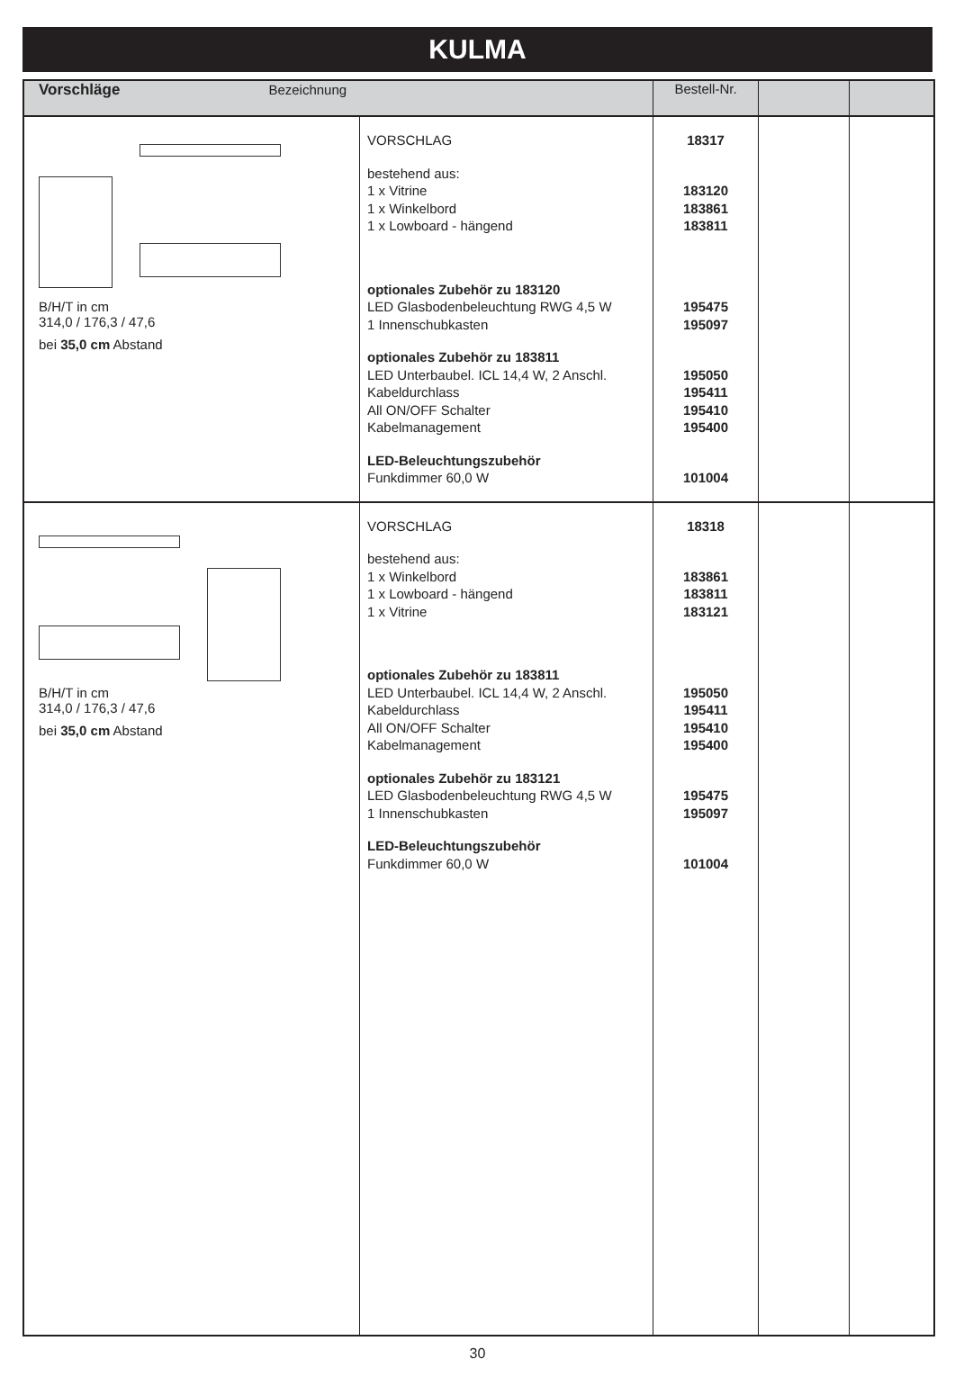KULMA
| Vorschläge Bezeichnung | | Bestell-Nr. | | |
| --- | --- | --- | --- | --- |
| B/H/T in cm 314,0 / 176,3 / 47,6 bei 35,0 cm Abstand | VORSCHLAG bestehend aus: 1 x Vitrine 1 x Winkelbord 1 x Lowboard - hängend optionales Zubehör zu 183120 LED Glasbodenbeleuchtung RWG 4,5 W 1 Innenschubkasten optionales Zubehör zu 183811 LED Unterbaubel. ICL 14,4 W, 2 Anschl. Kabeldurchlass All ON/OFF Schalter Kabelmanagement LED-Beleuchtungszubehör Funkdimmer 60,0 W | 18317 183120 183861 183811 195475 195097 195050 195411 195410 195400 101004 | | |
| B/H/T in cm 314,0 / 176,3 / 47,6 bei 35,0 cm Abstand | VORSCHLAG bestehend aus: 1 x Winkelbord 1 x Lowboard - hängend 1 x Vitrine optionales Zubehör zu 183811 LED Unterbaubel. ICL 14,4 W, 2 Anschl. Kabeldurchlass All ON/OFF Schalter Kabelmanagement optionales Zubehör zu 183121 LED Glasbodenbeleuchtung RWG 4,5 W 1 Innenschubkasten LED-Beleuchtungszubehör Funkdimmer 60,0 W | 18318 183861 183811 183121 195050 195411 195410 195400 195475 195097 101004 | | |
30